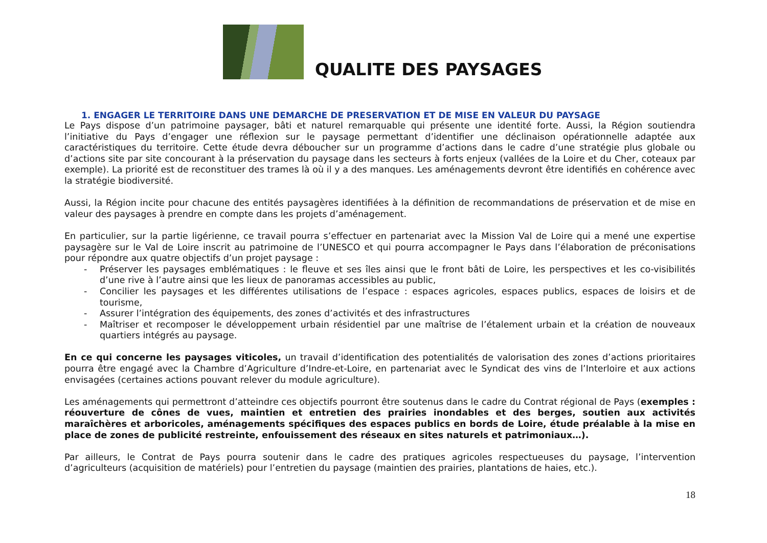QUALITE DES PAYSAGES
1. ENGAGER LE TERRITOIRE DANS UNE DEMARCHE DE PRESERVATION ET DE MISE EN VALEUR DU PAYSAGE
Le Pays dispose d’un patrimoine paysager, bâti et naturel remarquable qui présente une identité forte. Aussi, la Région soutiendra l’initiative du Pays d’engager une réflexion sur le paysage permettant d’identifier une déclinaison opérationnelle adaptée aux caractéristiques du territoire. Cette étude devra déboucher sur un programme d’actions dans le cadre d’une stratégie plus globale ou d’actions site par site concourant à la préservation du paysage dans les secteurs à forts enjeux (vallées de la Loire et du Cher, coteaux par exemple). La priorité est de reconstituer des trames là où il y a des manques. Les aménagements devront être identifiés en cohérence avec la stratégie biodiversité.
Aussi, la Région incite pour chacune des entités paysagères identifiées à la définition de recommandations de préservation et de mise en valeur des paysages à prendre en compte dans les projets d’aménagement.
En particulier, sur la partie ligérienne, ce travail pourra s’effectuer en partenariat avec la Mission Val de Loire qui a mené une expertise paysagère sur le Val de Loire inscrit au patrimoine de l’UNESCO et qui pourra accompagner le Pays dans l’élaboration de préconisations pour répondre aux quatre objectifs d’un projet paysage :
- Préserver les paysages emblématiques : le fleuve et ses îles ainsi que le front bâti de Loire, les perspectives et les co-visibilités d’une rive à l’autre ainsi que les lieux de panoramas accessibles au public,
- Concilier les paysages et les différentes utilisations de l’espace : espaces agricoles, espaces publics, espaces de loisirs et de tourisme,
- Assurer l’intégration des équipements, des zones d’activités et des infrastructures
- Maîtriser et recomposer le développement urbain résidentiel par une maîtrise de l’étalement urbain et la création de nouveaux quartiers intégrés au paysage.
En ce qui concerne les paysages viticoles, un travail d’identification des potentialités de valorisation des zones d’actions prioritaires pourra être engagé avec la Chambre d’Agriculture d’Indre-et-Loire, en partenariat avec le Syndicat des vins de l’Interloire et aux actions envisagées (certaines actions pouvant relever du module agriculture).
Les aménagements qui permettront d’atteindre ces objectifs pourront être soutenus dans le cadre du Contrat régional de Pays (exemples : réouverture de cônes de vues, maintien et entretien des prairies inondables et des berges, soutien aux activités maraîchères et arboricoles, aménagements spécifiques des espaces publics en bords de Loire, étude préalable à la mise en place de zones de publicité restreinte, enfouissement des réseaux en sites naturels et patrimoniaux…).
Par ailleurs, le Contrat de Pays pourra soutenir dans le cadre des pratiques agricoles respectueuses du paysage, l’intervention d’agriculteurs (acquisition de matériels) pour l’entretien du paysage (maintien des prairies, plantations de haies, etc.).
18